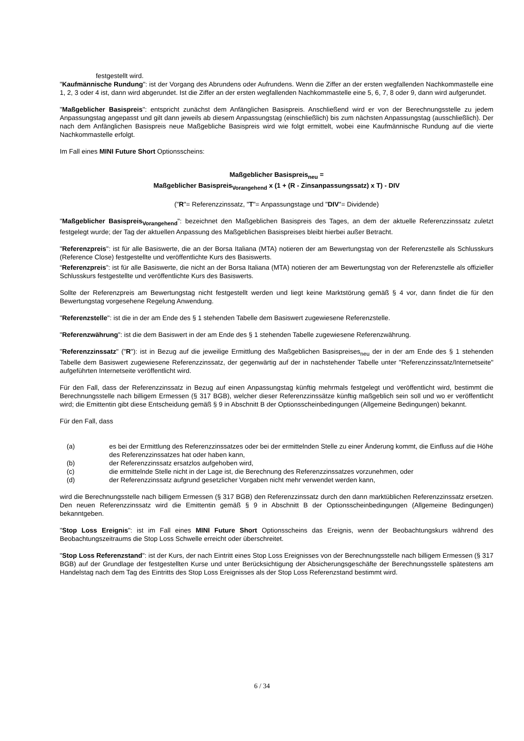festgestellt wird.
"Kaufmännische Rundung": ist der Vorgang des Abrundens oder Aufrundens. Wenn die Ziffer an der ersten wegfallenden Nachkommastelle eine 1, 2, 3 oder 4 ist, dann wird abgerundet. Ist die Ziffer an der ersten wegfallenden Nachkommastelle eine 5, 6, 7, 8 oder 9, dann wird aufgerundet.
"Maßgeblicher Basispreis": entspricht zunächst dem Anfänglichen Basispreis. Anschließend wird er von der Berechnungsstelle zu jedem Anpassungstag angepasst und gilt dann jeweils ab diesem Anpassungstag (einschließlich) bis zum nächsten Anpassungstag (ausschließlich). Der nach dem Anfänglichen Basispreis neue Maßgebliche Basispreis wird wie folgt ermittelt, wobei eine Kaufmännische Rundung auf die vierte Nachkommastelle erfolgt.
Im Fall eines MINI Future Short Optionsscheins:
Maßgeblicher Basispreis<sub>neu</sub> =
Maßgeblicher Basispreis<sub>Vorangehend</sub> x (1 + (R - Zinsanpassungssatz) x T) - DIV
("R"= Referenzzinssatz, "T"= Anpassungstage und "DIV"= Dividende)
"Maßgeblicher Basispreis<sub>Vorangehend</sub>": bezeichnet den Maßgeblichen Basispreis des Tages, an dem der aktuelle Referenzzinssatz zuletzt festgelegt wurde; der Tag der aktuellen Anpassung des Maßgeblichen Basispreises bleibt hierbei außer Betracht.
"Referenzpreis": ist für alle Basiswerte, die an der Borsa Italiana (MTA) notieren der am Bewertungstag von der Referenzstelle als Schlusskurs (Reference Close) festgestellte und veröffentlichte Kurs des Basiswerts.
“Referenzpreis”: ist für alle Basiswerte, die nicht an der Borsa Italiana (MTA) notieren der am Bewertungstag von der Referenzstelle als offizieller Schlusskurs festgestellte und veröffentlichte Kurs des Basiswerts.
Sollte der Referenzpreis am Bewertungstag nicht festgestellt werden und liegt keine Marktstörung gemäß § 4 vor, dann findet die für den Bewertungstag vorgesehene Regelung Anwendung.
"Referenzstelle": ist die in der am Ende des § 1 stehenden Tabelle dem Basiswert zugewiesene Referenzstelle.
"Referenzwährung": ist die dem Basiswert in der am Ende des § 1 stehenden Tabelle zugewiesene Referenzwährung.
"Referenzzinssatz" ("R"): ist in Bezug auf die jeweilige Ermittlung des Maßgeblichen Basispreises<sub>neu</sub> der in der am Ende des § 1 stehenden Tabelle dem Basiswert zugewiesene Referenzzinssatz, der gegenwärtig auf der in nachstehender Tabelle unter "Referenzzinssatz/Internetseite" aufgeführten Internetseite veröffentlicht wird.
Für den Fall, dass der Referenzzinssatz in Bezug auf einen Anpassungstag künftig mehrmals festgelegt und veröffentlicht wird, bestimmt die Berechnungsstelle nach billigem Ermessen (§ 317 BGB), welcher dieser Referenzzinssätze künftig maßgeblich sein soll und wo er veröffentlicht wird; die Emittentin gibt diese Entscheidung gemäß § 9 in Abschnitt B der Optionsscheinbedingungen (Allgemeine Bedingungen) bekannt.
Für den Fall, dass
(a) es bei der Ermittlung des Referenzzinssatzes oder bei der ermittelnden Stelle zu einer Änderung kommt, die Einfluss auf die Höhe des Referenzzinssatzes hat oder haben kann,
(b) der Referenzzinssatz ersatzlos aufgehoben wird,
(c) die ermittelnde Stelle nicht in der Lage ist, die Berechnung des Referenzzinssatzes vorzunehmen, oder
(d) der Referenzzinssatz aufgrund gesetzlicher Vorgaben nicht mehr verwendet werden kann,
wird die Berechnungsstelle nach billigem Ermessen (§ 317 BGB) den Referenzzinssatz durch den dann marktüblichen Referenzzinssatz ersetzen. Den neuen Referenzzinssatz wird die Emittentin gemäß § 9 in Abschnitt B der Optionsscheinbedingungen (Allgemeine Bedingungen) bekanntgeben.
"Stop Loss Ereignis": ist im Fall eines MINI Future Short Optionsscheins das Ereignis, wenn der Beobachtungskurs während des Beobachtungszeitraums die Stop Loss Schwelle erreicht oder überschreitet.
"Stop Loss Referenzstand": ist der Kurs, der nach Eintritt eines Stop Loss Ereignisses von der Berechnungsstelle nach billigem Ermessen (§ 317 BGB) auf der Grundlage der festgestellten Kurse und unter Berücksichtigung der Absicherungsgeschäfte der Berechnungsstelle spätestens am Handelstag nach dem Tag des Eintritts des Stop Loss Ereignisses als der Stop Loss Referenzstand bestimmt wird.
6 / 34